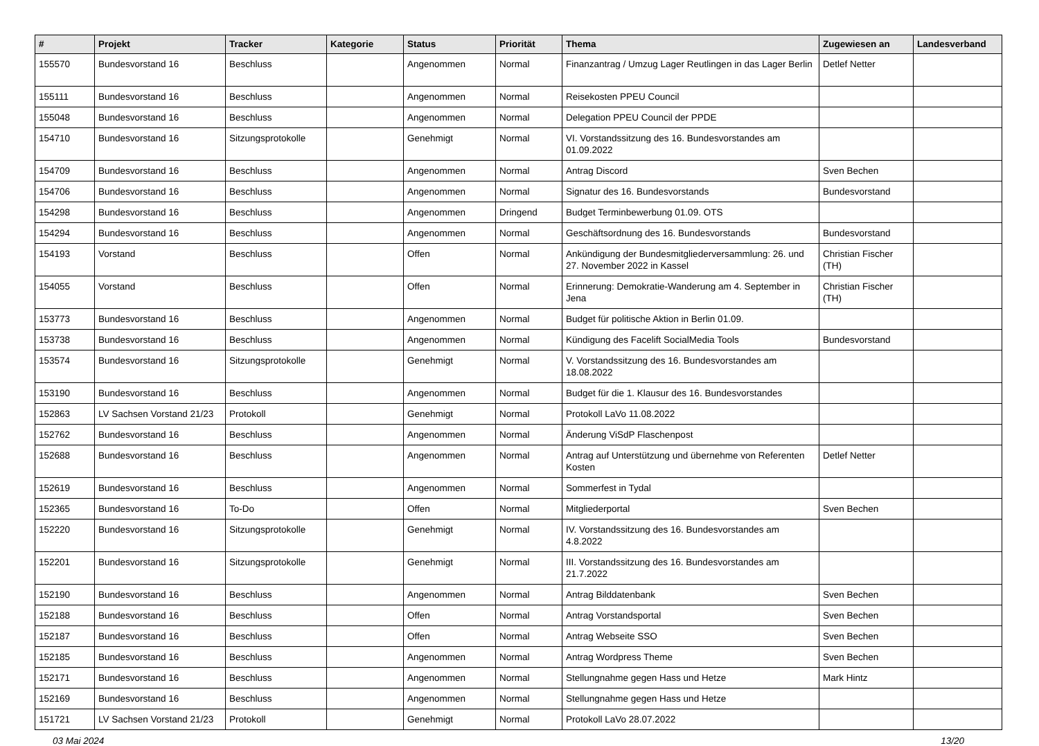| # | Projekt | Tracker | Kategorie | Status | Priorität | Thema | Zugewiesen an | Landesverband |
| --- | --- | --- | --- | --- | --- | --- | --- | --- |
| 155570 | Bundesvorstand 16 | Beschluss | | Angenommen | Normal | Finanzantrag / Umzug Lager Reutlingen in das Lager Berlin | Detlef Netter | |
| 155111 | Bundesvorstand 16 | Beschluss | | Angenommen | Normal | Reisekosten PPEU Council | | |
| 155048 | Bundesvorstand 16 | Beschluss | | Angenommen | Normal | Delegation PPEU Council der PPDE | | |
| 154710 | Bundesvorstand 16 | Sitzungsprotokolle | | Genehmigt | Normal | VI. Vorstandssitzung des 16. Bundesvorstandes am 01.09.2022 | | |
| 154709 | Bundesvorstand 16 | Beschluss | | Angenommen | Normal | Antrag Discord | Sven Bechen | |
| 154706 | Bundesvorstand 16 | Beschluss | | Angenommen | Normal | Signatur des 16. Bundesvorstands | Bundesvorstand | |
| 154298 | Bundesvorstand 16 | Beschluss | | Angenommen | Dringend | Budget Terminbewerbung 01.09. OTS | | |
| 154294 | Bundesvorstand 16 | Beschluss | | Angenommen | Normal | Geschäftsordnung des 16. Bundesvorstands | Bundesvorstand | |
| 154193 | Vorstand | Beschluss | | Offen | Normal | Ankündigung der Bundesmitgliederversammlung: 26. und 27. November 2022 in Kassel | Christian Fischer (TH) | |
| 154055 | Vorstand | Beschluss | | Offen | Normal | Erinnerung: Demokratie-Wanderung am 4. September in Jena | Christian Fischer (TH) | |
| 153773 | Bundesvorstand 16 | Beschluss | | Angenommen | Normal | Budget für politische Aktion in Berlin 01.09. | | |
| 153738 | Bundesvorstand 16 | Beschluss | | Angenommen | Normal | Kündigung des Facelift SocialMedia Tools | Bundesvorstand | |
| 153574 | Bundesvorstand 16 | Sitzungsprotokolle | | Genehmigt | Normal | V. Vorstandssitzung des 16. Bundesvorstandes am 18.08.2022 | | |
| 153190 | Bundesvorstand 16 | Beschluss | | Angenommen | Normal | Budget für die 1. Klausur des 16. Bundesvorstandes | | |
| 152863 | LV Sachsen Vorstand 21/23 | Protokoll | | Genehmigt | Normal | Protokoll LaVo 11.08.2022 | | |
| 152762 | Bundesvorstand 16 | Beschluss | | Angenommen | Normal | Änderung ViSdP Flaschenpost | | |
| 152688 | Bundesvorstand 16 | Beschluss | | Angenommen | Normal | Antrag auf Unterstützung und übernehme von Referenten Kosten | Detlef Netter | |
| 152619 | Bundesvorstand 16 | Beschluss | | Angenommen | Normal | Sommerfest in Tydal | | |
| 152365 | Bundesvorstand 16 | To-Do | | Offen | Normal | Mitgliederportal | Sven Bechen | |
| 152220 | Bundesvorstand 16 | Sitzungsprotokolle | | Genehmigt | Normal | IV. Vorstandssitzung des 16. Bundesvorstandes am 4.8.2022 | | |
| 152201 | Bundesvorstand 16 | Sitzungsprotokolle | | Genehmigt | Normal | III. Vorstandssitzung des 16. Bundesvorstandes am 21.7.2022 | | |
| 152190 | Bundesvorstand 16 | Beschluss | | Angenommen | Normal | Antrag Bilddatenbank | Sven Bechen | |
| 152188 | Bundesvorstand 16 | Beschluss | | Offen | Normal | Antrag Vorstandsportal | Sven Bechen | |
| 152187 | Bundesvorstand 16 | Beschluss | | Offen | Normal | Antrag Webseite SSO | Sven Bechen | |
| 152185 | Bundesvorstand 16 | Beschluss | | Angenommen | Normal | Antrag Wordpress Theme | Sven Bechen | |
| 152171 | Bundesvorstand 16 | Beschluss | | Angenommen | Normal | Stellungnahme gegen Hass und Hetze | Mark Hintz | |
| 152169 | Bundesvorstand 16 | Beschluss | | Angenommen | Normal | Stellungnahme gegen Hass und Hetze | | |
| 151721 | LV Sachsen Vorstand 21/23 | Protokoll | | Genehmigt | Normal | Protokoll LaVo 28.07.2022 | | |
03 Mai 2024 13/20